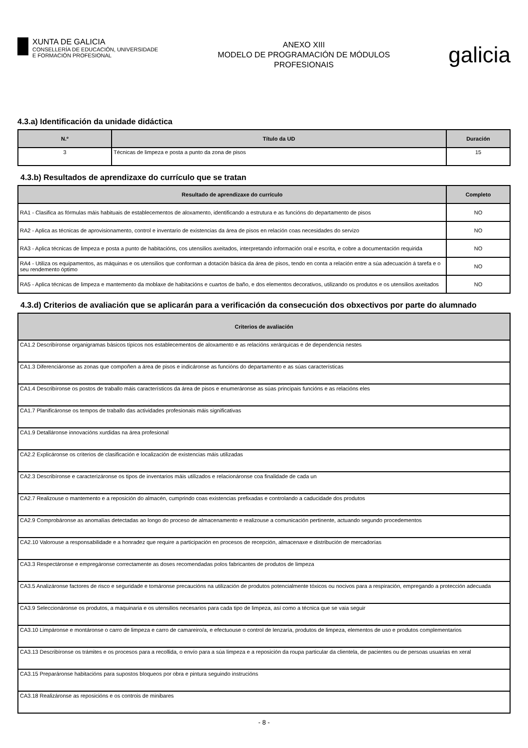XUNTA DE GALICIA
CONSELLERÍA DE EDUCACIÓN, UNIVERSIDADE
E FORMACIÓN PROFESIONAL
ANEXO XIII
MODELO DE PROGRAMACIÓN DE MÓDULOS
PROFESIONAIS
galicia
4.3.a) Identificación da unidade didáctica
| N.º | Título da UD | Duración |
| --- | --- | --- |
| 3 | Técnicas de limpeza e posta a punto da zona de pisos | 15 |
4.3.b) Resultados de aprendizaxe do currículo que se tratan
| Resultado de aprendizaxe do currículo | Completo |
| --- | --- |
| RA1 - Clasifica as fórmulas máis habituais de establecementos de aloxamento, identificando a estrutura e as funcións do departamento de pisos | NO |
| RA2 - Aplica as técnicas de aprovisionamento, control e inventario de existencias da área de pisos en relación coas necesidades do servizo | NO |
| RA3 - Aplica técnicas de limpeza e posta a punto de habitacións, cos utensilios axeitados, interpretando información oral e escrita, e cobre a documentación requirida | NO |
| RA4 - Utiliza os equipamentos, as máquinas e os utensilios que conforman a dotación básica da área de pisos, tendo en conta a relación entre a súa adecuación á tarefa e o seu rendemento óptimo | NO |
| RA5 - Aplica técnicas de limpeza e mantemento da moblaxe de habitacións e cuartos de baño, e dos elementos decorativos, utilizando os produtos e os utensilios axeitados | NO |
4.3.d) Criterios de avaliación que se aplicarán para a verificación da consecución dos obxectivos por parte do alumnado
| Criterios de avaliación |
| --- |
| CA1.2 Describíronse organigramas básicos típicos nos establecementos de aloxamento e as relacións xerárquicas e de dependencia nestes |
| CA1.3 Diferenciáronse as zonas que compoñen a área de pisos e indicáronse as funcións do departamento e as súas características |
| CA1.4 Describíronse os postos de traballo máis característicos da área de pisos e enumeráronse as súas principais funcións e as relacións eles |
| CA1.7 Planificáronse os tempos de traballo das actividades profesionais máis significativas |
| CA1.9 Detalláronse innovacións xurdidas na área profesional |
| CA2.2 Explicáronse os criterios de clasificación e localización de existencias máis utilizadas |
| CA2.3 Describíronse e caracterizáronse os tipos de inventarios máis utilizados e relacionáronse coa finalidade de cada un |
| CA2.7 Realizouse o mantemento e a reposición do almacén, cumprindo coas existencias prefixadas e controlando a caducidade dos produtos |
| CA2.9 Comprobáronse as anomalías detectadas ao longo do proceso de almacenamento e realizouse a comunicación pertinente, actuando segundo procedementos |
| CA2.10 Valorouse a responsabilidade e a honradez que require a participación en procesos de recepción, almacenaxe e distribución de mercadorías |
| CA3.3 Respectáronse e empregáronse correctamente as doses recomendadas polos fabricantes de produtos de limpeza |
| CA3.5 Analizáronse factores de risco e seguridade e tomáronse precaucións na utilización de produtos potencialmente tóxicos ou nocivos para a respiración, empregando a protección adecuada |
| CA3.9 Seleccionáronse os produtos, a maquinaria e os utensilios necesarios para cada tipo de limpeza, así como a técnica que se vaia seguir |
| CA3.10 Limpáronse e montáronse o carro de limpeza e carro de camareiro/a, e efectuouse o control de lenzaría, produtos de limpeza, elementos de uso e produtos complementarios |
| CA3.13 Describíronse os trámites e os procesos para a recollida, o envío para a súa limpeza e a reposición da roupa particular da clientela, de pacientes ou de persoas usuarias en xeral |
| CA3.15 Preparáronse habitacións para supostos bloqueos por obra e pintura seguindo instrucións |
| CA3.18 Realizáronse as reposicións e os controis de minibares |
- 8 -